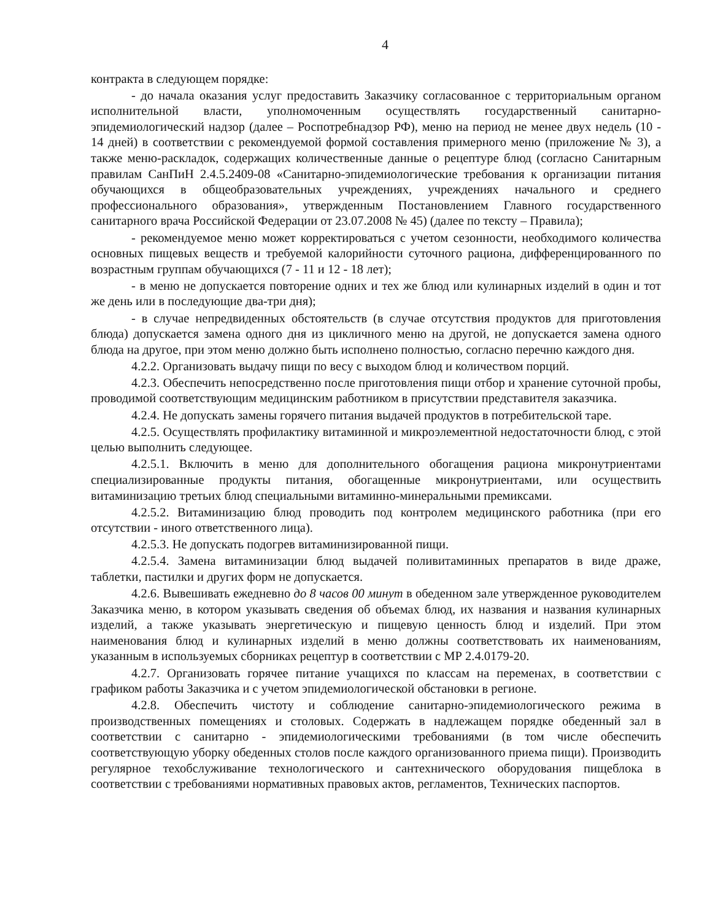4
контракта в следующем порядке:
- до начала оказания услуг предоставить Заказчику согласованное с территориальным органом исполнительной власти, уполномоченным осуществлять государственный санитарно-эпидемиологический надзор (далее – Роспотребнадзор РФ), меню на период не менее двух недель (10 - 14 дней) в соответствии с рекомендуемой формой составления примерного меню (приложение № 3), а также меню-раскладок, содержащих количественные данные о рецептуре блюд (согласно Санитарным правилам СанПиН 2.4.5.2409-08 «Санитарно-эпидемиологические требования к организации питания обучающихся в общеобразовательных учреждениях, учреждениях начального и среднего профессионального образования», утвержденным Постановлением Главного государственного санитарного врача Российской Федерации от 23.07.2008 № 45) (далее по тексту – Правила);
- рекомендуемое меню может корректироваться с учетом сезонности, необходимого количества основных пищевых веществ и требуемой калорийности суточного рациона, дифференцированного по возрастным группам обучающихся (7 - 11 и 12 - 18 лет);
- в меню не допускается повторение одних и тех же блюд или кулинарных изделий в один и тот же день или в последующие два-три дня);
- в случае непредвиденных обстоятельств (в случае отсутствия продуктов для приготовления блюда) допускается замена одного дня из цикличного меню на другой, не допускается замена одного блюда на другое, при этом меню должно быть исполнено полностью, согласно перечню каждого дня.
4.2.2. Организовать выдачу пищи по весу с выходом блюд и количеством порций.
4.2.3. Обеспечить непосредственно после приготовления пищи отбор и хранение суточной пробы, проводимой соответствующим медицинским работником в присутствии представителя заказчика.
4.2.4. Не допускать замены горячего питания выдачей продуктов в потребительской таре.
4.2.5. Осуществлять профилактику витаминной и микроэлементной недостаточности блюд, с этой целью выполнить следующее.
4.2.5.1. Включить в меню для дополнительного обогащения рациона микронутриентами специализированные продукты питания, обогащенные микронутриентами, или осуществить витаминизацию третьих блюд специальными витаминно-минеральными премиксами.
4.2.5.2. Витаминизацию блюд проводить под контролем медицинского работника (при его отсутствии - иного ответственного лица).
4.2.5.3. Не допускать подогрев витаминизированной пищи.
4.2.5.4. Замена витаминизации блюд выдачей поливитаминных препаратов в виде драже, таблетки, пастилки и других форм не допускается.
4.2.6. Вывешивать ежедневно до 8 часов 00 минут в обеденном зале утвержденное руководителем Заказчика меню, в котором указывать сведения об объемах блюд, их названия и названия кулинарных изделий, а также указывать энергетическую и пищевую ценность блюд и изделий. При этом наименования блюд и кулинарных изделий в меню должны соответствовать их наименованиям, указанным в используемых сборниках рецептур в соответствии с МР 2.4.0179-20.
4.2.7. Организовать горячее питание учащихся по классам на переменах, в соответствии с графиком работы Заказчика и с учетом эпидемиологической обстановки в регионе.
4.2.8. Обеспечить чистоту и соблюдение санитарно-эпидемиологического режима в производственных помещениях и столовых. Содержать в надлежащем порядке обеденный зал в соответствии с санитарно - эпидемиологическими требованиями (в том числе обеспечить соответствующую уборку обеденных столов после каждого организованного приема пищи). Производить регулярное техобслуживание технологического и сантехнического оборудования пищеблока в соответствии с требованиями нормативных правовых актов, регламентов, Технических паспортов.